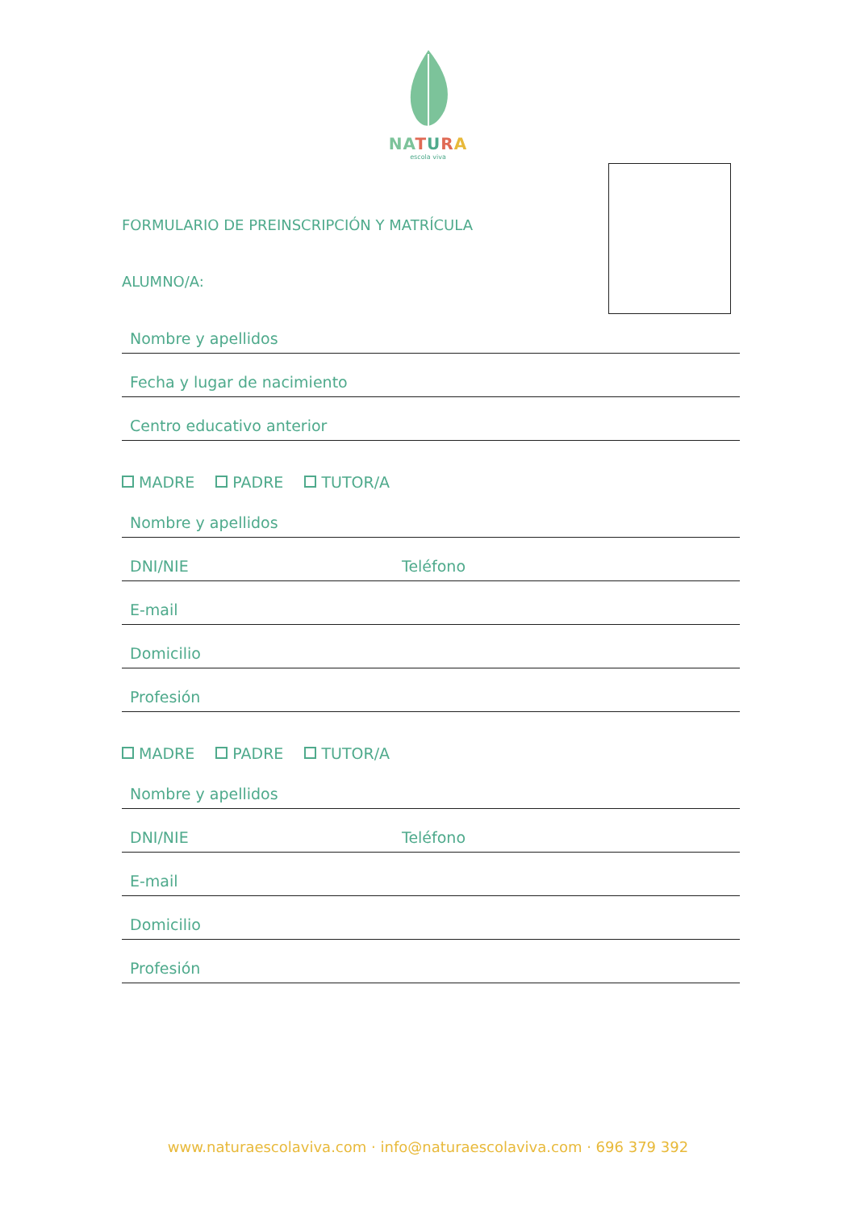NA TURA
escola viva
FORMULARIO DE PREINSCRIPCIÓN Y MATRÍCULA
ALUMNO/A:
Nombre y apellidos
Fecha y lugar de nacimiento
Centro educativo anterior
MADRE PADRE TUTOR/A
Nombre y apellidos
DNI/NIE Teléfono
E-mail
Domicilio
Profesión
MADRE PADRE TUTOR/A
Nombre y apellidos
DNI/NIE Teléfono
E-mail
Domicilio
Profesión
www.naturaescolaviva.com · info@naturaescolaviva.com · 696 379 392